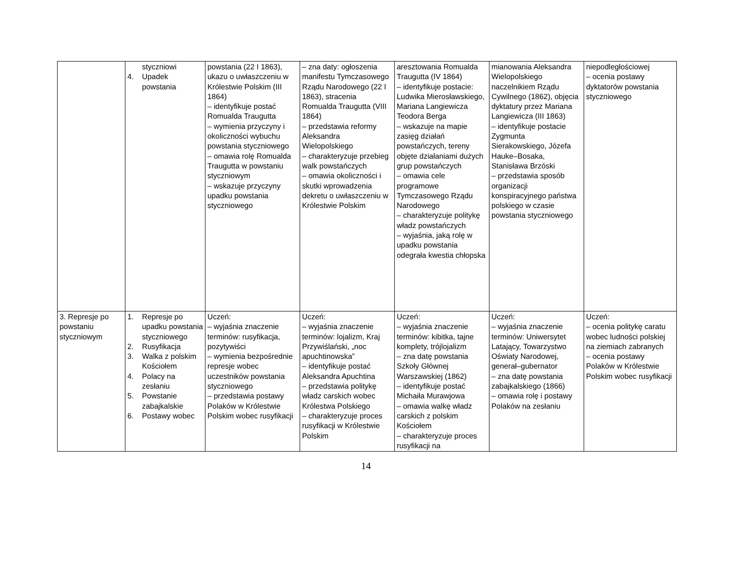| | styczniowi 4. Upadek powstania | powstania (22 I 1863), ukazu o uwłaszczeniu w Królestwie Polskim (III 1864) – identyfikuje postać Romualda Traugutta – wymienia przyczyny i okoliczności wybuchu powstania styczniowego – omawia rolę Romualda Traugutta w powstaniu styczniowym – wskazuje przyczyny upadku powstania styczniowego | – zna daty: ogłoszenia manifestu Tymczasowego Rządu Narodowego (22 I 1863), stracenia Romualda Traugutta (VIII 1864) – przedstawia reformy Aleksandra Wielopolskiego – charakteryzuje przebieg walk powstańczych – omawia okoliczności i skutki wprowadzenia dekretu o uwłaszczeniu w Królestwie Polskim | aresztowania Romualda Traugutta (IV 1864) – identyfikuje postacie: Ludwika Mierosławskiego, Mariana Langiewicza Teodora Berga – wskazuje na mapie zasięg działań powstańczych, tereny objęte działaniami dużych grup powstańczych – omawia cele programowe Tymczasowego Rządu Narodowego – charakteryzuje politykę władz powstańczych – wyjaśnia, jaką rolę w upadku powstania odegrała kwestia chłopska | mianowania Aleksandra Wielopolskiego naczelnikiem Rządu Cywilnego (1862), objęcia dyktatury przez Mariana Langiewicza (III 1863) – identyfikuje postacie Zygmunta Sierakowskiego, Józefa Hauke–Bosaka, Stanisława Brzóski – przedstawia sposób organizacji konspiracyjnego państwa polskiego w czasie powstania styczniowego | niepodległościowej – ocenia postawy dyktatorów powstania styczniowego |
| 3. Represje po powstaniu styczniowym | 1. Represje po upadku powstania styczniowego 2. Rusyfikacja 3. Walka z polskim Kościołem 4. Polacy na zesłaniu 5. Powstanie zabajkalskie 6. Postawy wobec | Uczeń: – wyjaśnia znaczenie terminów: rusyfikacja, pozytywiści – wymienia bezpośrednie represje wobec uczestników powstania styczniowego – przedstawia postawy Polaków w Królestwie Polskim wobec rusyfikacji | Uczeń: – wyjaśnia znaczenie terminów: lojalizm, Kraj Przywiślański, „noc apuchtinowska” – identyfikuje postać Aleksandra Apuchtina – przedstawia politykę władz carskich wobec Królestwa Polskiego – charakteryzuje proces rusyfikacji w Królestwie Polskim | Uczeń: – wyjaśnia znaczenie terminów: kibitka, tajne komplety, trójlojalizm – zna datę powstania Szkoły Głównej Warszawskiej (1862) – identyfikuje postać Michaiła Murawjowa – omawia walkę władz carskich z polskim Kościołem – charakteryzuje proces rusyfikacji na | Uczeń: – wyjaśnia znaczenie terminów: Uniwersytet Latający, Towarzystwo Oświaty Narodowej, generał–gubernator – zna datę powstania zabajkalskiego (1866) – omawia rolę i postawy Polaków na zesłaniu | Uczeń: – ocenia politykę caratu wobec ludności polskiej na ziemiach zabranych – ocenia postawy Polaków w Królestwie Polskim wobec rusyfikacji |
14